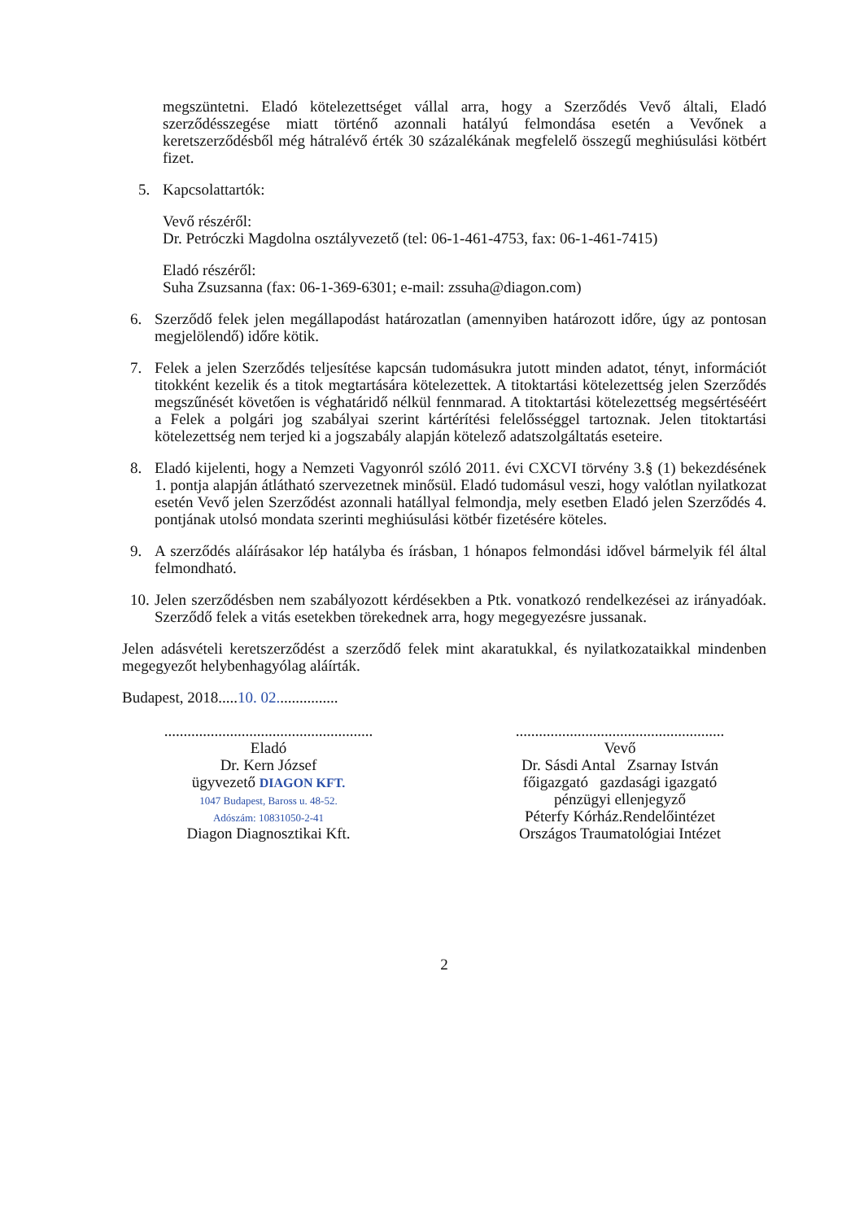megszüntetni. Eladó kötelezettséget vállal arra, hogy a Szerződés Vevő általi, Eladó szerződésszegése miatt történő azonnali hatályú felmondása esetén a Vevőnek a keretszerződésből még hátralévő érték 30 százalékának megfelelő összegű meghiúsulási kötbért fizet.
5. Kapcsolattartók:
Vevő részéről:
Dr. Petróczki Magdolna osztályvezető (tel: 06-1-461-4753, fax: 06-1-461-7415)
Eladó részéről:
Suha Zsuzsanna (fax: 06-1-369-6301; e-mail: zssuha@diagon.com)
6. Szerződő felek jelen megállapodást határozatlan (amennyiben határozott időre, úgy az pontosan megjelölendő) időre kötik.
7. Felek a jelen Szerződés teljesítése kapcsán tudomásukra jutott minden adatot, tényt, információt titokként kezelik és a titok megtartására kötelezettek. A titoktartási kötelezettség jelen Szerződés megszűnését követően is véghatáridő nélkül fennmarad. A titoktartási kötelezettség megsértéséért a Felek a polgári jog szabályai szerint kártérítési felelősséggel tartoznak. Jelen titoktartási kötelezettség nem terjed ki a jogszabály alapján kötelező adatszolgáltatás eseteire.
8. Eladó kijelenti, hogy a Nemzeti Vagyonról szóló 2011. évi CXCVI törvény 3.§ (1) bekezdésének 1. pontja alapján átlátható szervezetnek minősül. Eladó tudomásul veszi, hogy valótlan nyilatkozat esetén Vevő jelen Szerződést azonnali hatállyal felmondja, mely esetben Eladó jelen Szerződés 4. pontjának utolsó mondata szerinti meghiúsulási kötbér fizetésére köteles.
9. A szerződés aláírásakor lép hatályba és írásban, 1 hónapos felmondási idővel bármelyik fél által felmondható.
10. Jelen szerződésben nem szabályozott kérdésekben a Ptk. vonatkozó rendelkezései az irányadóak. Szerződő felek a vitás esetekben törekednek arra, hogy megegyezésre jussanak.
Jelen adásvételi keretszerződést a szerződő felek mint akaratukkal, és nyilatkozataikkal mindenben megegyezőt helybenhagyólag aláírták.
Budapest, 2018.....10. 02................
......................................................
Eladó
Dr. Kern József
ügyvezető DIAGON KFT.
1047 Budapest, Baross u. 48-52.
Adószám: 10831050-2-41
Diagon Diagnosztikai Kft.
......................................................
Vevő
Dr. Sásdi Antal Zsarnay István
főigazgató gazdasági igazgató
pénzügyi ellenjegyző
Péterfy Kórház.Rendelőintézet
Országos Traumatológiai Intézet
2